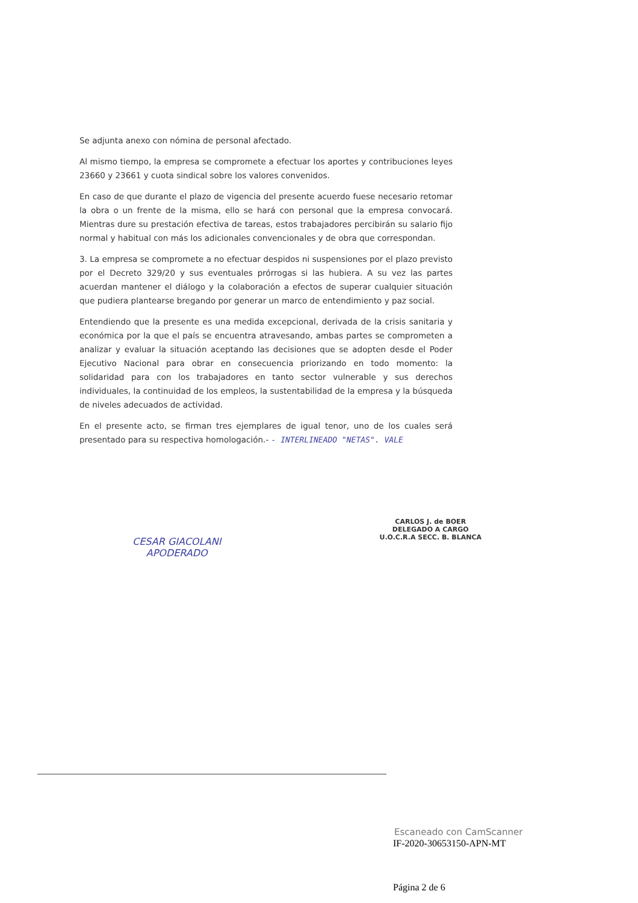Se adjunta anexo con nómina de personal afectado.
Al mismo tiempo, la empresa se compromete a efectuar los aportes y contribuciones leyes 23660 y 23661 y cuota sindical sobre los valores convenidos.
En caso de que durante el plazo de vigencia del presente acuerdo fuese necesario retomar la obra o un frente de la misma, ello se hará con personal que la empresa convocará. Mientras dure su prestación efectiva de tareas, estos trabajadores percibirán su salario fijo normal y habitual con más los adicionales convencionales y de obra que correspondan.
3. La empresa se compromete a no efectuar despidos ni suspensiones por el plazo previsto por el Decreto 329/20 y sus eventuales prórrogas si las hubiera. A su vez las partes acuerdan mantener el diálogo y la colaboración a efectos de superar cualquier situación que pudiera plantearse bregando por generar un marco de entendimiento y paz social.
Entendiendo que la presente es una medida excepcional, derivada de la crisis sanitaria y económica por la que el país se encuentra atravesando, ambas partes se comprometen a analizar y evaluar la situación aceptando las decisiones que se adopten desde el Poder Ejecutivo Nacional para obrar en consecuencia priorizando en todo momento: la solidaridad para con los trabajadores en tanto sector vulnerable y sus derechos individuales, la continuidad de los empleos, la sustentabilidad de la empresa y la búsqueda de niveles adecuados de actividad.
En el presente acto, se firman tres ejemplares de igual tenor, uno de los cuales será presentado para su respectiva homologación.- - INTERLINEADO "NETAS". VALE
CESAR GIACOLANI
APODERADO
CARLOS J. de BOER
DELEGADO A CARGO
U.O.C.R.A SECC. B. BLANCA
Escaneado con CamScanner
IF-2020-30653150-APN-MT
Página 2 de 6